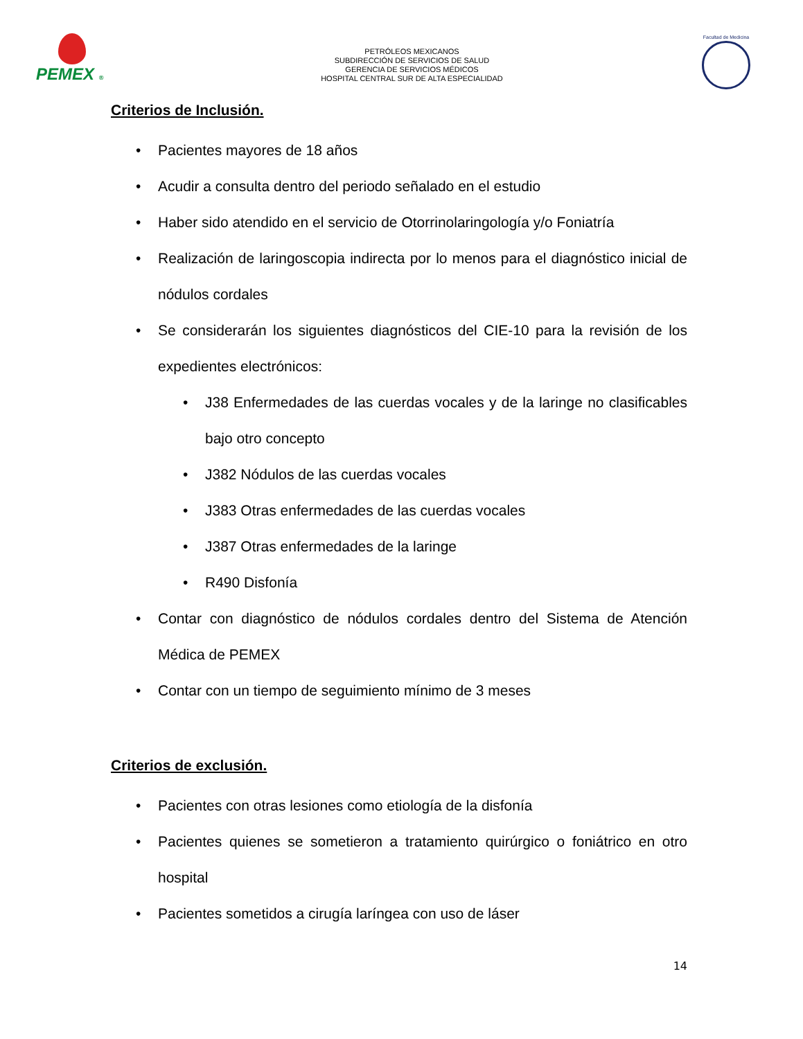PEMEX ®
PETRÓLEOS MEXICANOS
SUBDIRECCIÓN DE SERVICIOS DE SALUD
GERENCIA DE SERVICIOS MÉDICOS
HOSPITAL CENTRAL SUR DE ALTA ESPECIALIDAD
Facultad de Medicina
Criterios de Inclusión.
• Pacientes mayores de 18 años
• Acudir a consulta dentro del periodo señalado en el estudio
• Haber sido atendido en el servicio de Otorrinolaringología y/o Foniatría
• Realización de laringoscopia indirecta por lo menos para el diagnóstico inicial de nódulos cordales
• Se considerarán los siguientes diagnósticos del CIE-10 para la revisión de los expedientes electrónicos:
• J38 Enfermedades de las cuerdas vocales y de la laringe no clasificables bajo otro concepto
• J382 Nódulos de las cuerdas vocales
• J383 Otras enfermedades de las cuerdas vocales
• J387 Otras enfermedades de la laringe
• R490 Disfonía
• Contar con diagnóstico de nódulos cordales dentro del Sistema de Atención Médica de PEMEX
• Contar con un tiempo de seguimiento mínimo de 3 meses
Criterios de exclusión.
• Pacientes con otras lesiones como etiología de la disfonía
• Pacientes quienes se sometieron a tratamiento quirúrgico o foniátrico en otro hospital
• Pacientes sometidos a cirugía laríngea con uso de láser
14